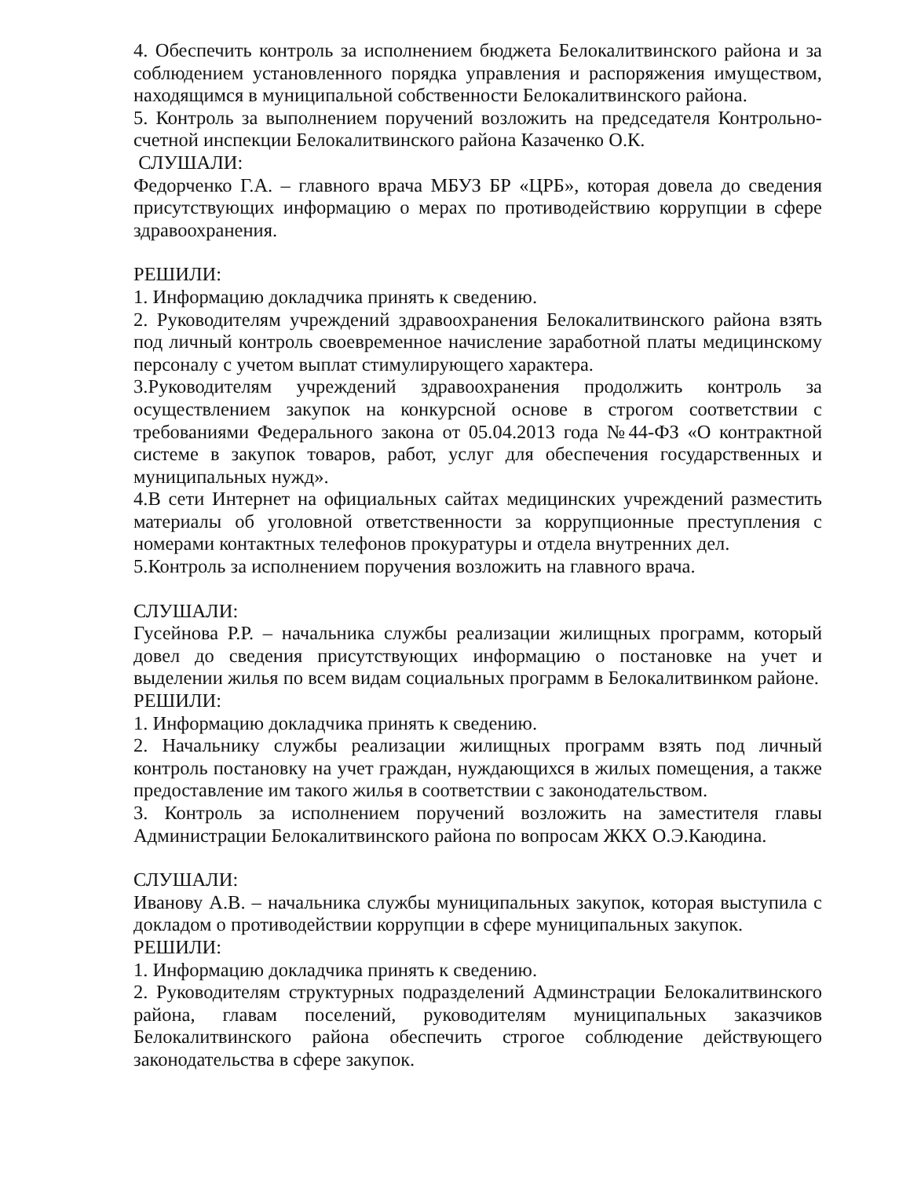4. Обеспечить контроль за исполнением бюджета Белокалитвинского района и за соблюдением установленного порядка управления и распоряжения имуществом, находящимся в муниципальной собственности Белокалитвинского района.
5. Контроль за выполнением поручений возложить на председателя Контрольно-счетной инспекции Белокалитвинского района Казаченко О.К.
СЛУШАЛИ:
Федорченко Г.А. – главного врача МБУЗ БР «ЦРБ», которая довела до сведения присутствующих информацию о мерах по противодействию коррупции в сфере здравоохранения.
РЕШИЛИ:
1. Информацию докладчика принять к сведению.
2. Руководителям учреждений здравоохранения Белокалитвинского района взять под личный контроль своевременное начисление заработной платы медицинскому персоналу с учетом выплат стимулирующего характера.
3.Руководителям учреждений здравоохранения продолжить контроль за осуществлением закупок на конкурсной основе в строгом соответствии с требованиями Федерального закона от 05.04.2013 года №44-ФЗ «О контрактной системе в закупок товаров, работ, услуг для обеспечения государственных и муниципальных нужд».
4.В сети Интернет на официальных сайтах медицинских учреждений разместить материалы об уголовной ответственности за коррупционные преступления с номерами контактных телефонов прокуратуры и отдела внутренних дел.
5.Контроль за исполнением поручения возложить на главного врача.
СЛУШАЛИ:
Гусейнова Р.Р. – начальника службы реализации жилищных программ, который довел до сведения присутствующих информацию о постановке на учет и выделении жилья по всем видам социальных программ в Белокалитвинком районе.
РЕШИЛИ:
1. Информацию докладчика принять к сведению.
2. Начальнику службы реализации жилищных программ взять под личный контроль постановку на учет граждан, нуждающихся в жилых помещения, а также предоставление им такого жилья в соответствии с законодательством.
3. Контроль за исполнением поручений возложить на заместителя главы Администрации Белокалитвинского района по вопросам ЖКХ О.Э.Каюдина.
СЛУШАЛИ:
Иванову А.В. – начальника службы муниципальных закупок, которая выступила с докладом о противодействии коррупции в сфере муниципальных закупок.
РЕШИЛИ:
1. Информацию докладчика принять к сведению.
2. Руководителям структурных подразделений Админстрации Белокалитвинского района, главам поселений, руководителям муниципальных заказчиков Белокалитвинского района обеспечить строгое соблюдение действующего законодательства в сфере закупок.